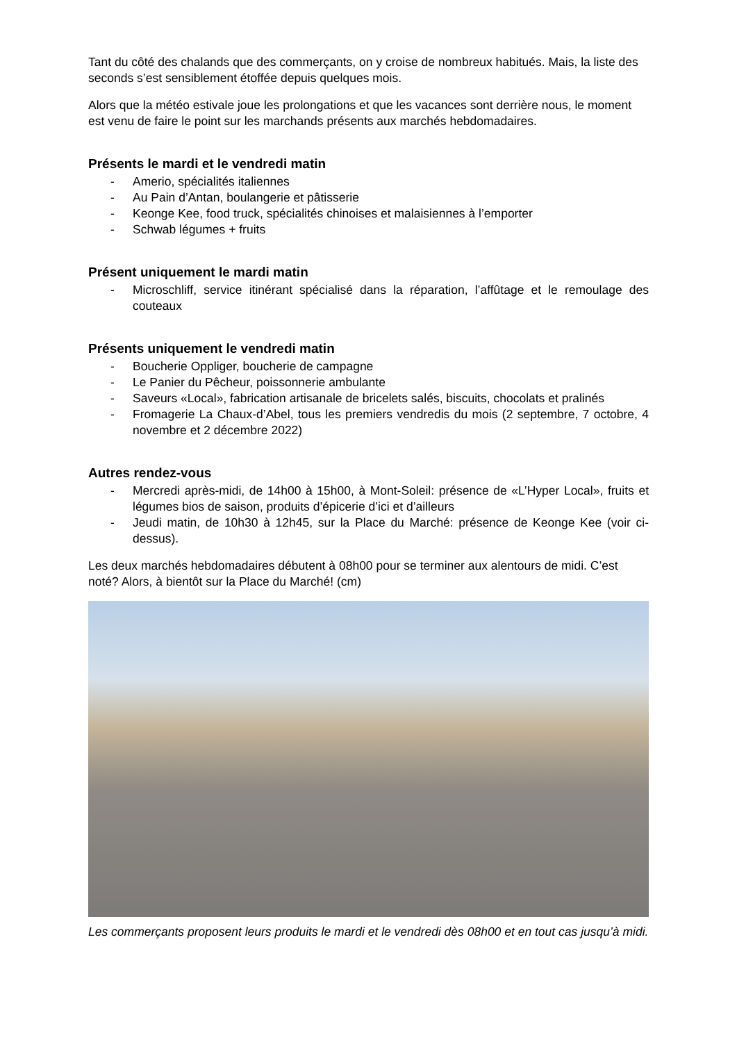Tant du côté des chalands que des commerçants, on y croise de nombreux habitués. Mais, la liste des seconds s’est sensiblement étoffée depuis quelques mois.
Alors que la météo estivale joue les prolongations et que les vacances sont derrière nous, le moment est venu de faire le point sur les marchands présents aux marchés hebdomadaires.
Présents le mardi et le vendredi matin
- Amerio, spécialités italiennes
- Au Pain d’Antan, boulangerie et pâtisserie
- Keonge Kee, food truck, spécialités chinoises et malaisiennes à l’emporter
- Schwab légumes + fruits
Présent uniquement le mardi matin
- Microschliff, service itinérant spécialisé dans la réparation, l’affûtage et le remoulage des couteaux
Présents uniquement le vendredi matin
- Boucherie Oppliger, boucherie de campagne
- Le Panier du Pêcheur, poissonnerie ambulante
- Saveurs «Local», fabrication artisanale de bricelets salés, biscuits, chocolats et pralinés
- Fromagerie La Chaux-d’Abel, tous les premiers vendredis du mois (2 septembre, 7 octobre, 4 novembre et 2 décembre 2022)
Autres rendez-vous
- Mercredi après-midi, de 14h00 à 15h00, à Mont-Soleil: présence de «L’Hyper Local», fruits et légumes bios de saison, produits d’épicerie d’ici et d’ailleurs
- Jeudi matin, de 10h30 à 12h45, sur la Place du Marché: présence de Keonge Kee (voir ci-dessus).
Les deux marchés hebdomadaires débutent à 08h00 pour se terminer aux alentours de midi. C’est noté? Alors, à bientôt sur la Place du Marché! (cm)
Les commerçants proposent leurs produits le mardi et le vendredi dès 08h00 et en tout cas jusqu’à midi.